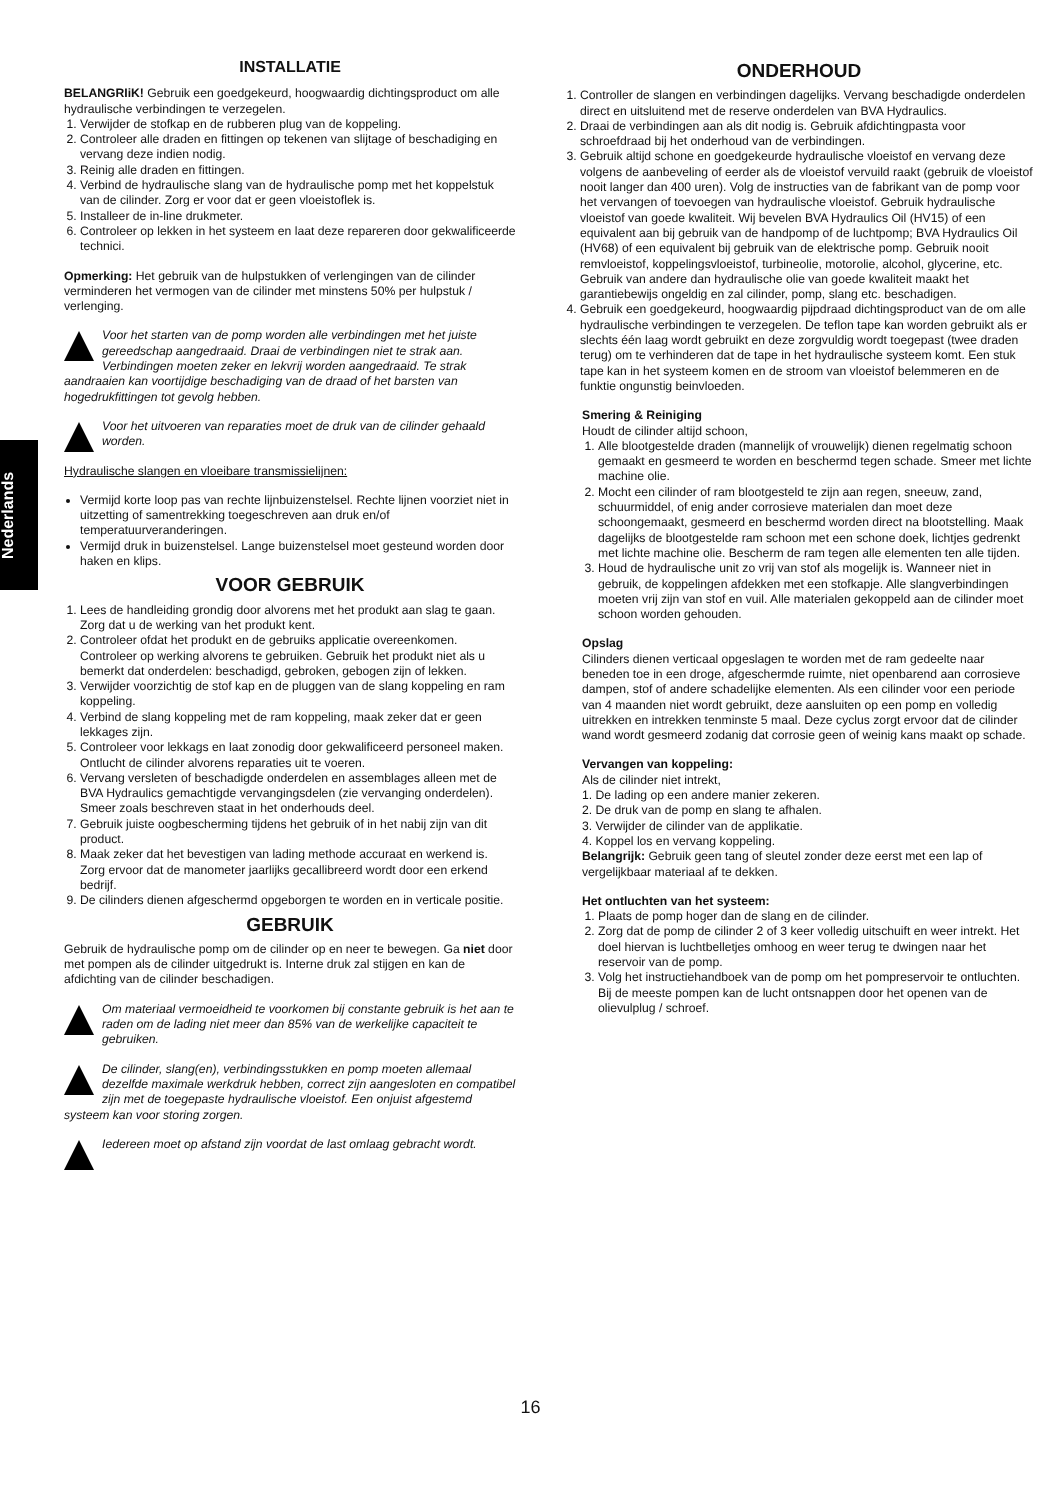Nederlands
INSTALLATIE
BELANGRIiK! Gebruik een goedgekeurd, hoogwaardig dichtingsproduct om alle hydraulische verbindingen te verzegelen.
1. Verwijder de stofkap en de rubberen plug van de koppeling.
2. Controleer alle draden en fittingen op tekenen van slijtage of beschadiging en vervang deze indien nodig.
3. Reinig alle draden en fittingen.
4. Verbind de hydraulische slang van de hydraulische pomp met het koppelstuk van de cilinder. Zorg er voor dat er geen vloeistoflek is.
5. Installeer de in-line drukmeter.
6. Controleer op lekken in het systeem en laat deze repareren door gekwalificeerde technici.
Opmerking: Het gebruik van de hulpstukken of verlengingen van de cilinder verminderen het vermogen van de cilinder met minstens 50% per hulpstuk / verlenging.
Voor het starten van de pomp worden alle verbindingen met het juiste gereedschap aangedraaid. Draai de verbindingen niet te strak aan. Verbindingen moeten zeker en lekvrij worden aangedraaid. Te strak aandraaien kan voortijdige beschadiging van de draad of het barsten van hogedrukfittingen tot gevolg hebben.
Voor het uitvoeren van reparaties moet de druk van de cilinder gehaald worden.
Hydraulische slangen en vloeibare transmissielijnen:
Vermijd korte loop pas van rechte lijnbuizenstelsel. Rechte lijnen voorziet niet in uitzetting of samentrekking toegeschreven aan druk en/of temperatuurveranderingen.
Vermijd druk in buizenstelsel. Lange buizenstelsel moet gesteund worden door haken en klips.
VOOR GEBRUIK
1. Lees de handleiding grondig door alvorens met het produkt aan slag te gaan. Zorg dat u de werking van het produkt kent.
2. Controleer ofdat het produkt en de gebruiks applicatie overeenkomen. Controleer op werking alvorens te gebruiken. Gebruik het produkt niet als u bemerkt dat onderdelen: beschadigd, gebroken, gebogen zijn of lekken.
3. Verwijder voorzichtig de stof kap en de pluggen van de slang koppeling en ram koppeling.
4. Verbind de slang koppeling met de ram koppeling, maak zeker dat er geen lekkages zijn.
5. Controleer voor lekkags en laat zonodig door gekwalificeerd personeel maken. Ontlucht de cilinder alvorens reparaties uit te voeren.
6. Vervang versleten of beschadigde onderdelen en assemblages alleen met de BVA Hydraulics gemachtigde vervangingsdelen (zie vervanging onderdelen). Smeer zoals beschreven staat in het onderhouds deel.
7. Gebruik juiste oogbescherming tijdens het gebruik of in het nabij zijn van dit product.
8. Maak zeker dat het bevestigen van lading methode accuraat en werkend is. Zorg ervoor dat de manometer jaarlijks gecallibreerd wordt door een erkend bedrijf.
9. De cilinders dienen afgeschermd opgeborgen te worden en in verticale positie.
GEBRUIK
Gebruik de hydraulische pomp om de cilinder op en neer te bewegen. Ga niet door met pompen als de cilinder uitgedrukt is. Interne druk zal stijgen en kan de afdichting van de cilinder beschadigen.
Om materiaal vermoeidheid te voorkomen bij constante gebruik is het aan te raden om de lading niet meer dan 85% van de werkelijke capaciteit te gebruiken.
De cilinder, slang(en), verbindingsstukken en pomp moeten allemaal dezelfde maximale werkdruk hebben, correct zijn aangesloten en compatibel zijn met de toegepaste hydraulische vloeistof. Een onjuist afgestemd systeem kan voor storing zorgen.
Iedereen moet op afstand zijn voordat de last omlaag gebracht wordt.
ONDERHOUD
1. Controller de slangen en verbindingen dagelijks. Vervang beschadigde onderdelen direct en uitsluitend met de reserve onderdelen van BVA Hydraulics.
2. Draai de verbindingen aan als dit nodig is. Gebruik afdichtingpasta voor schroefdraad bij het onderhoud van de verbindingen.
3. Gebruik altijd schone en goedgekeurde hydraulische vloeistof en vervang deze volgens de aanbeveling of eerder als de vloeistof vervuild raakt (gebruik de vloeistof nooit langer dan 400 uren). Volg de instructies van de fabrikant van de pomp voor het vervangen of toevoegen van hydraulische vloeistof. Gebruik hydraulische vloeistof van goede kwaliteit. Wij bevelen BVA Hydraulics Oil (HV15) of een equivalent aan bij gebruik van de handpomp of de luchtpomp; BVA Hydraulics Oil (HV68) of een equivalent bij gebruik van de elektrische pomp. Gebruik nooit remvloeistof, koppelingsvloeistof, turbineolie, motorolie, alcohol, glycerine, etc. Gebruik van andere dan hydraulische olie van goede kwaliteit maakt het garantiebewijs ongeldig en zal cilinder, pomp, slang etc. beschadigen.
4. Gebruik een goedgekeurd, hoogwaardig pijpdraad dichtingsproduct van de om alle hydraulische verbindingen te verzegelen. De teflon tape kan worden gebruikt als er slechts één laag wordt gebruikt en deze zorgvuldig wordt toegepast (twee draden terug) om te verhinderen dat de tape in het hydraulische systeem komt. Een stuk tape kan in het systeem komen en de stroom van vloeistof belemmeren en de funktie ongunstig beinvloeden.
Smering & Reiniging
Houdt de cilinder altijd schoon,
1. Alle blootgestelde draden (mannelijk of vrouwelijk) dienen regelmatig schoon gemaakt en gesmeerd te worden en beschermd tegen schade. Smeer met lichte machine olie.
2. Mocht een cilinder of ram blootgesteld te zijn aan regen, sneeuw, zand, schuurmiddel, of enig ander corrosieve materialen dan moet deze schoongemaakt, gesmeerd en beschermd worden direct na blootstelling. Maak dagelijks de blootgestelde ram schoon met een schone doek, lichtjes gedrenkt met lichte machine olie. Bescherm de ram tegen alle elementen ten alle tijden.
3. Houd de hydraulische unit zo vrij van stof als mogelijk is. Wanneer niet in gebruik, de koppelingen afdekken met een stofkapje. Alle slangverbindingen moeten vrij zijn van stof en vuil. Alle materialen gekoppeld aan de cilinder moet schoon worden gehouden.
Opslag
Cilinders dienen verticaal opgeslagen te worden met de ram gedeelte naar beneden toe in een droge, afgeschermde ruimte, niet openbarend aan corrosieve dampen, stof of andere schadelijke elementen. Als een cilinder voor een periode van 4 maanden niet wordt gebruikt, deze aansluiten op een pomp en volledig uitrekken en intrekken tenminste 5 maal. Deze cyclus zorgt ervoor dat de cilinder wand wordt gesmeerd zodanig dat corrosie geen of weinig kans maakt op schade.
Vervangen van koppeling:
Als de cilinder niet intrekt,
1. De lading op een andere manier zekeren.
2. De druk van de pomp en slang te afhalen.
3. Verwijder de cilinder van de applikatie.
4. Koppel los en vervang koppeling.
Belangrijk: Gebruik geen tang of sleutel zonder deze eerst met een lap of vergelijkbaar materiaal af te dekken.
Het ontluchten van het systeem:
1. Plaats de pomp hoger dan de slang en de cilinder.
2. Zorg dat de pomp de cilinder 2 of 3 keer volledig uitschuift en weer intrekt. Het doel hiervan is luchtbelletjes omhoog en weer terug te dwingen naar het reservoir van de pomp.
3. Volg het instructiehandboek van de pomp om het pompreservoir te ontluchten. Bij de meeste pompen kan de lucht ontsnappen door het openen van de olievulplug / schroef.
16